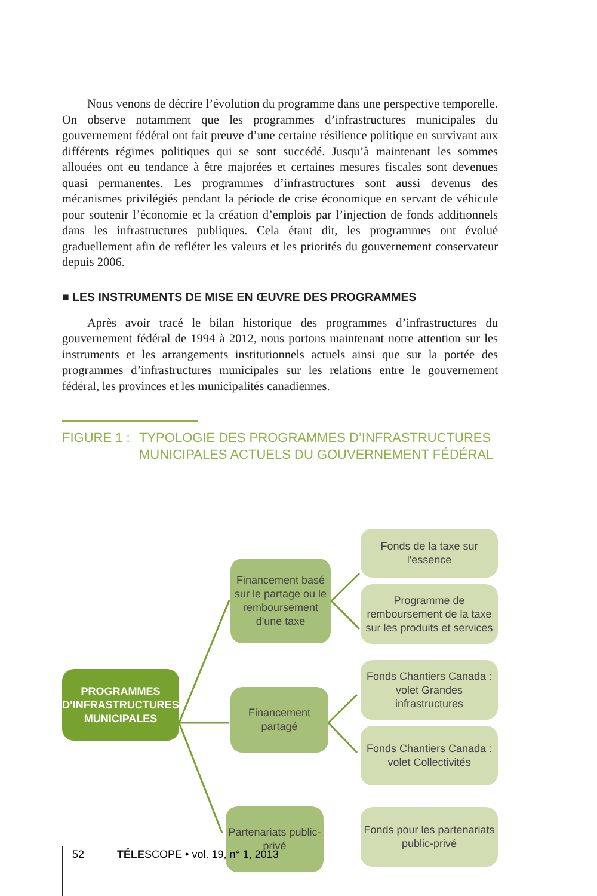Nous venons de décrire l’évolution du programme dans une perspective temporelle. On observe notamment que les programmes d’infrastructures municipales du gouvernement fédéral ont fait preuve d’une certaine résilience politique en survivant aux différents régimes politiques qui se sont succédé. Jusqu’à maintenant les sommes allouées ont eu tendance à être majorées et certaines mesures fiscales sont devenues quasi permanentes. Les programmes d’infrastructures sont aussi devenus des mécanismes privilégiés pendant la période de crise économique en servant de véhicule pour soutenir l’économie et la création d’emplois par l’injection de fonds additionnels dans les infrastructures publiques. Cela étant dit, les programmes ont évolué graduellement afin de refléter les valeurs et les priorités du gouvernement conservateur depuis 2006.
■ LES INSTRUMENTS DE MISE EN ŒUVRE DES PROGRAMMES
Après avoir tracé le bilan historique des programmes d’infrastructures du gouvernement fédéral de 1994 à 2012, nous portons maintenant notre attention sur les instruments et les arrangements institutionnels actuels ainsi que sur la portée des programmes d’infrastructures municipales sur les relations entre le gouvernement fédéral, les provinces et les municipalités canadiennes.
FIGURE 1 : TYPOLOGIE DES PROGRAMMES D’INFRASTRUCTURES
MUNICIPALES ACTUELS DU GOUVERNEMENT FÉDÉRAL
PROGRAMMES D'INFRASTRUCTURES MUNICIPALES
Financement basé sur le partage ou le remboursement d'une taxe
Financement partagé
Partenariats public-privé
Fonds de la taxe sur l'essence
Programme de remboursement de la taxe sur les produits et services
Fonds Chantiers Canada : volet Grandes infrastructures
Fonds Chantiers Canada : volet Collectivités
Fonds pour les partenariats public-privé
52 TÉLESCOPE • vol. 19, n° 1, 2013